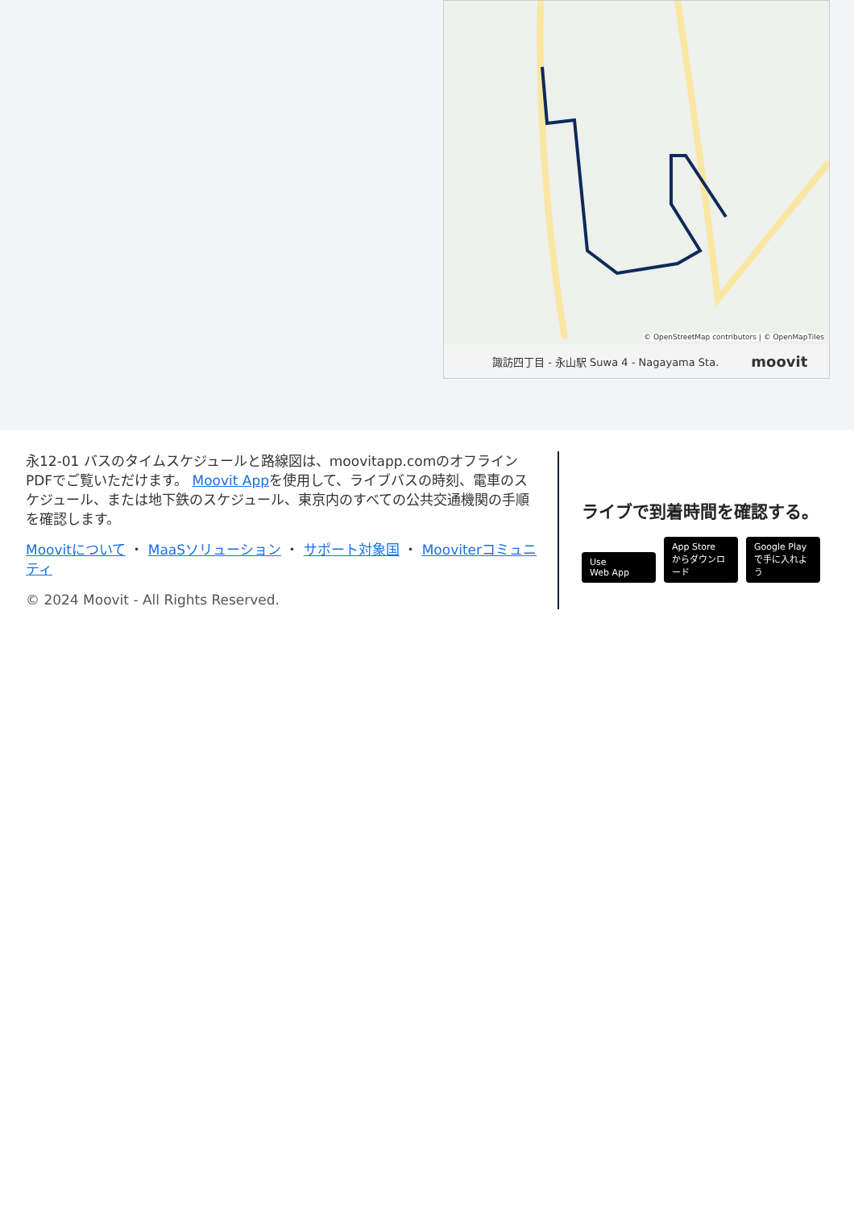© OpenStreetMap contributors | © OpenMapTiles
諏訪四丁目 - 永山駅 Suwa 4 - Nagayama Sta. moovit
永12-01 バスのタイムスケジュールと路線図は、moovitapp.comのオフラインPDFでご覧いただけます。 Moovit Appを使用して、ライブバスの時刻、電車のスケジュール、または地下鉄のスケジュール、東京内のすべての公共交通機関の手順を確認します。
Moovitについて ・ MaaSソリューション ・ サポート対象国 ・ Mooviterコミュニティ
© 2024 Moovit - All Rights Reserved.
ライブで到着時間を確認する。
Use
Web App App Store
からダウンロード Google Play
で手に入れよう